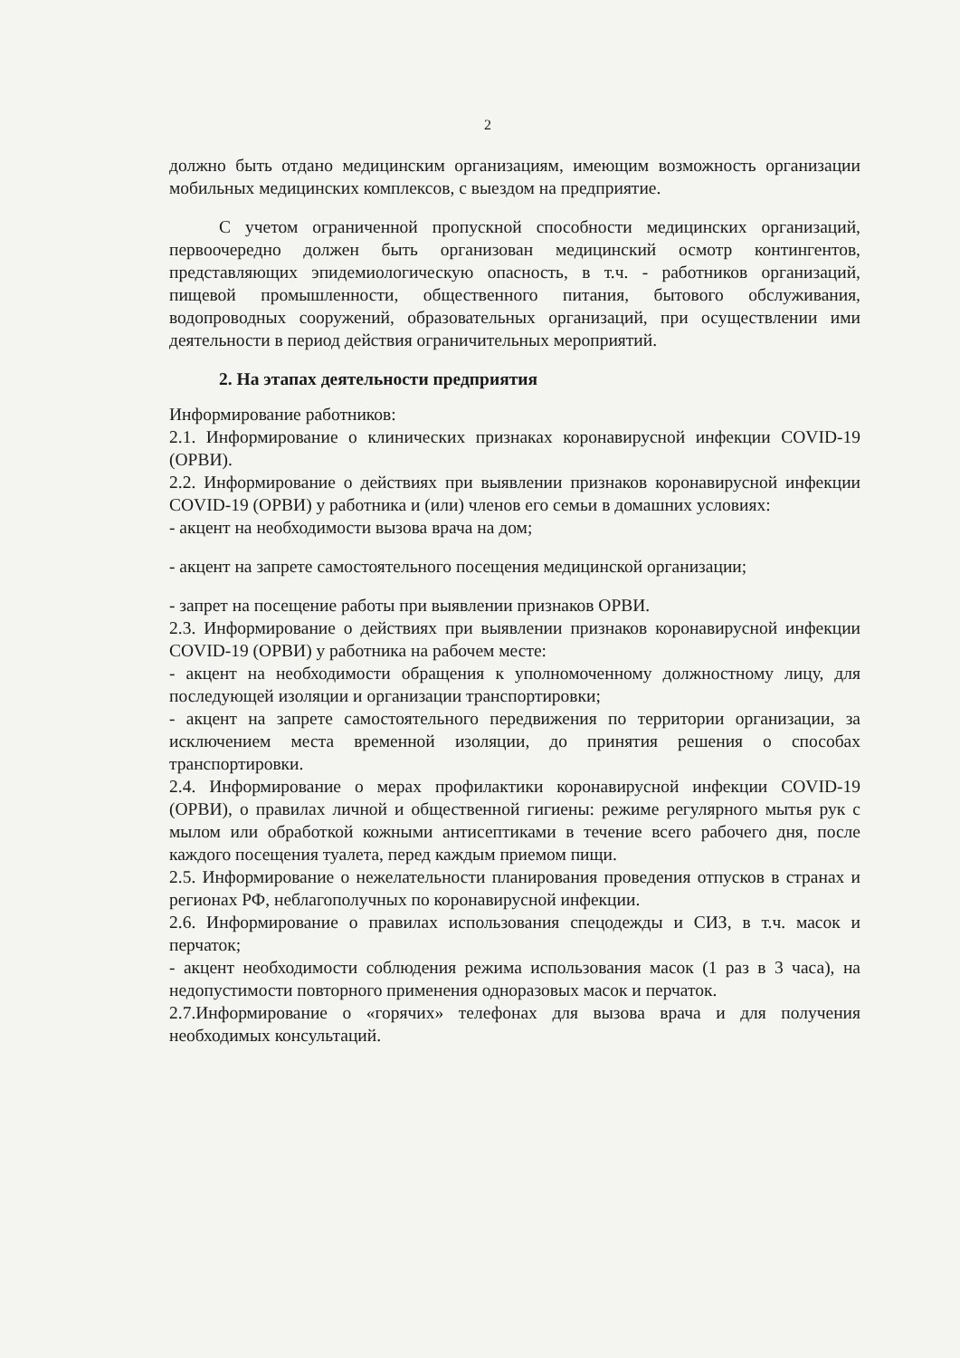2
должно быть отдано медицинским организациям, имеющим возможность организации мобильных медицинских комплексов, с выездом на предприятие.
С учетом ограниченной пропускной способности медицинских организаций, первоочередно должен быть организован медицинский осмотр контингентов, представляющих эпидемиологическую опасность, в т.ч. - работников организаций, пищевой промышленности, общественного питания, бытового обслуживания, водопроводных сооружений, образовательных организаций, при осуществлении ими деятельности в период действия ограничительных мероприятий.
2. На этапах деятельности предприятия
Информирование работников:
2.1. Информирование о клинических признаках коронавирусной инфекции COVID-19 (ОРВИ).
2.2. Информирование о действиях при выявлении признаков коронавирусной инфекции COVID-19 (ОРВИ) у работника и (или) членов его семьи в домашних условиях:
- акцент на необходимости вызова врача на дом;
- акцент на запрете самостоятельного посещения медицинской организации;
- запрет на посещение работы при выявлении признаков ОРВИ.
2.3. Информирование о действиях при выявлении признаков коронавирусной инфекции COVID-19 (ОРВИ) у работника на рабочем месте:
- акцент на необходимости обращения к уполномоченному должностному лицу, для последующей изоляции и организации транспортировки;
- акцент на запрете самостоятельного передвижения по территории организации, за исключением места временной изоляции, до принятия решения о способах транспортировки.
2.4. Информирование о мерах профилактики коронавирусной инфекции COVID-19 (ОРВИ), о правилах личной и общественной гигиены: режиме регулярного мытья рук с мылом или обработкой кожными антисептиками в течение всего рабочего дня, после каждого посещения туалета, перед каждым приемом пищи.
2.5. Информирование о нежелательности планирования проведения отпусков в странах и регионах РФ, неблагополучных по коронавирусной инфекции.
2.6. Информирование о правилах использования спецодежды и СИЗ, в т.ч. масок и перчаток;
- акцент необходимости соблюдения режима использования масок (1 раз в 3 часа), на недопустимости повторного применения одноразовых масок и перчаток.
2.7.Информирование о «горячих» телефонах для вызова врача и для получения необходимых консультаций.